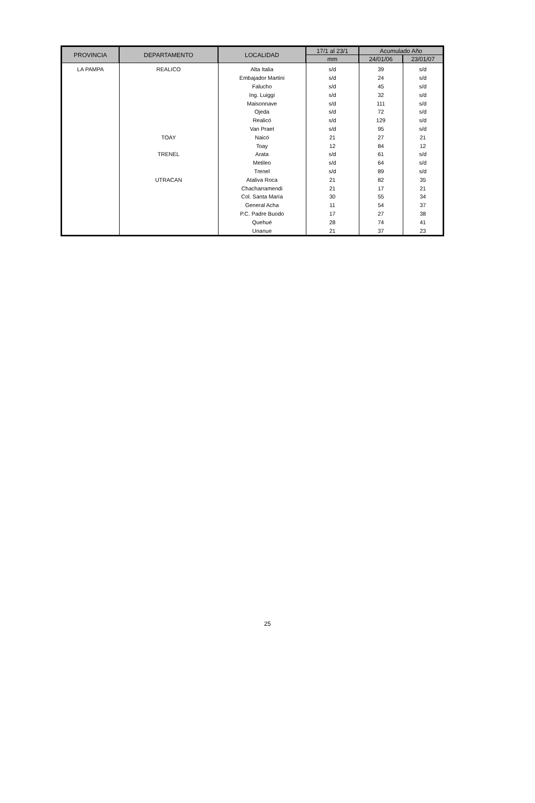| PROVINCIA | DEPARTAMENTO | LOCALIDAD | 17/1 al 23/1 | Acumulado Año | |
| --- | --- | --- | --- | --- | --- |
| | | | mm | 24/01/06 | 23/01/07 |
| LA PAMPA | REALICO | Alta Italia | s/d | 39 | s/d |
| | | Embajador Martini | s/d | 24 | s/d |
| | | Falucho | s/d | 45 | s/d |
| | | Ing. Luiggi | s/d | 32 | s/d |
| | | Maisonnave | s/d | 111 | s/d |
| | | Ojeda | s/d | 72 | s/d |
| | | Realicó | s/d | 129 | s/d |
| | | Van Praet | s/d | 95 | s/d |
| | TOAY | Naicó | 21 | 27 | 21 |
| | | Toay | 12 | 84 | 12 |
| | TRENEL | Arata | s/d | 61 | s/d |
| | | Metileo | s/d | 64 | s/d |
| | | Trenel | s/d | 89 | s/d |
| | UTRACAN | Ataliva Roca | 21 | 82 | 35 |
| | | Chacharramendi | 21 | 17 | 21 |
| | | Col. Santa María | 30 | 55 | 34 |
| | | General Acha | 11 | 54 | 37 |
| | | P.C. Padre Buodo | 17 | 27 | 38 |
| | | Quehué | 28 | 74 | 41 |
| | | Unanue | 21 | 37 | 23 |
25